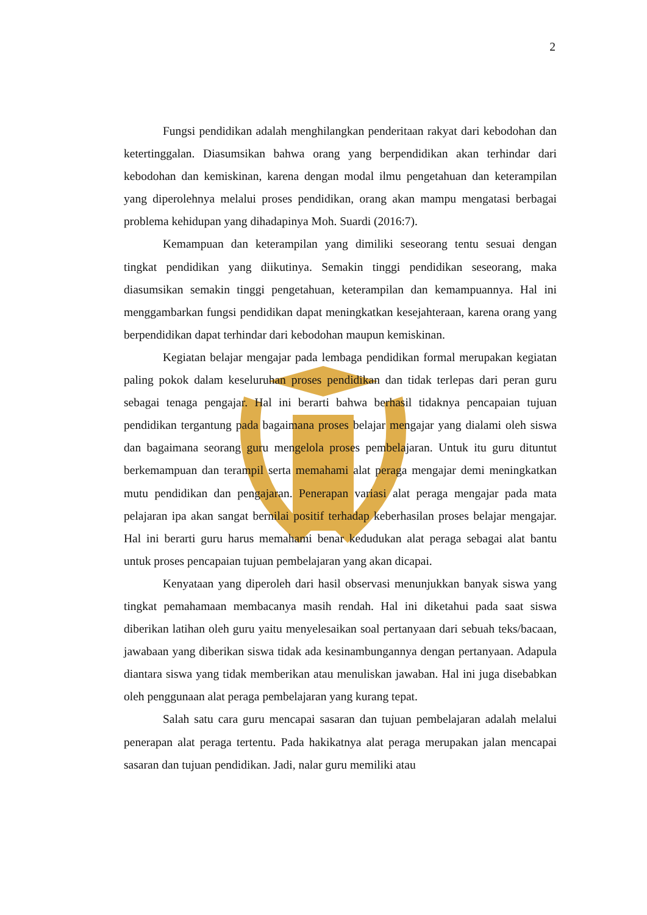2
Fungsi pendidikan adalah menghilangkan penderitaan rakyat dari kebodohan dan ketertinggalan. Diasumsikan bahwa orang yang berpendidikan akan terhindar dari kebodohan dan kemiskinan, karena dengan modal ilmu pengetahuan dan keterampilan yang diperolehnya melalui proses pendidikan, orang akan mampu mengatasi berbagai problema kehidupan yang dihadapinya Moh. Suardi (2016:7).
Kemampuan dan keterampilan yang dimiliki seseorang tentu sesuai dengan tingkat pendidikan yang diikutinya. Semakin tinggi pendidikan seseorang, maka diasumsikan semakin tinggi pengetahuan, keterampilan dan kemampuannya. Hal ini menggambarkan fungsi pendidikan dapat meningkatkan kesejahteraan, karena orang yang berpendidikan dapat terhindar dari kebodohan maupun kemiskinan.
Kegiatan belajar mengajar pada lembaga pendidikan formal merupakan kegiatan paling pokok dalam keseluruhan proses pendidikan dan tidak terlepas dari peran guru sebagai tenaga pengajar. Hal ini berarti bahwa berhasil tidaknya pencapaian tujuan pendidikan tergantung pada bagaimana proses belajar mengajar yang dialami oleh siswa dan bagaimana seorang guru mengelola proses pembelajaran. Untuk itu guru dituntut berkemampuan dan terampil serta memahami alat peraga mengajar demi meningkatkan mutu pendidikan dan pengajaran. Penerapan variasi alat peraga mengajar pada mata pelajaran ipa akan sangat bernilai positif terhadap keberhasilan proses belajar mengajar. Hal ini berarti guru harus memahami benar kedudukan alat peraga sebagai alat bantu untuk proses pencapaian tujuan pembelajaran yang akan dicapai.
Kenyataan yang diperoleh dari hasil observasi menunjukkan banyak siswa yang tingkat pemahamaan membacanya masih rendah. Hal ini diketahui pada saat siswa diberikan latihan oleh guru yaitu menyelesaikan soal pertanyaan dari sebuah teks/bacaan, jawabaan yang diberikan siswa tidak ada kesinambungannya dengan pertanyaan. Adapula diantara siswa yang tidak memberikan atau menuliskan jawaban. Hal ini juga disebabkan oleh penggunaan alat peraga pembelajaran yang kurang tepat.
Salah satu cara guru mencapai sasaran dan tujuan pembelajaran adalah melalui penerapan alat peraga tertentu. Pada hakikatnya alat peraga merupakan jalan mencapai sasaran dan tujuan pendidikan. Jadi, nalar guru memiliki atau